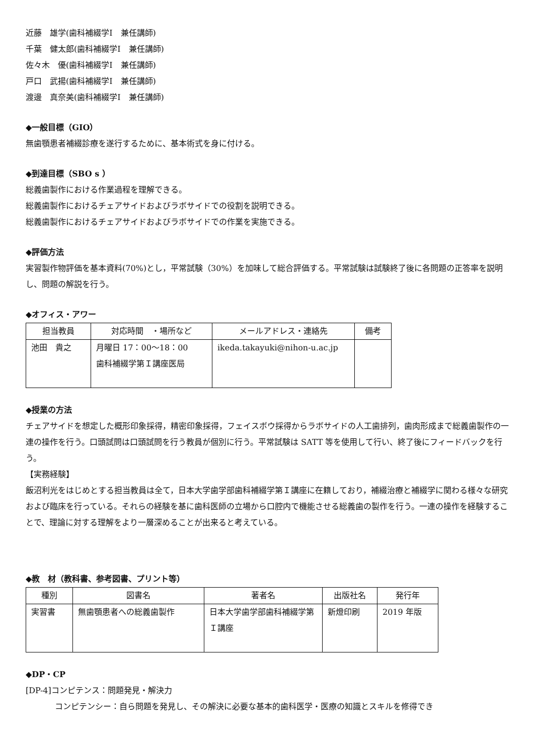近藤　雄学(歯科補綴学Ⅰ　兼任講師)
千葉　健太郎(歯科補綴学Ⅰ　兼任講師)
佐々木　優(歯科補綴学Ⅰ　兼任講師)
戸口　武揚(歯科補綴学Ⅰ　兼任講師)
渡邊　真奈美(歯科補綴学Ⅰ　兼任講師)
◆一般目標（GIO）
無歯顎患者補綴診療を遂行するために、基本術式を身に付ける。
◆到達目標（SBO s ）
総義歯製作における作業過程を理解できる。
総義歯製作におけるチェアサイドおよびラボサイドでの役割を説明できる。
総義歯製作におけるチェアサイドおよびラボサイドでの作業を実施できる。
◆評価方法
実習製作物評価を基本資料(70%)とし，平常試験（30%）を加味して総合評価する。平常試験は試験終了後に各問題の正答率を説明し、問題の解説を行う。
◆オフィス・アワー
| 担当教員 | 対応時間 ・場所など | メールアドレス・連絡先 | 備考 |
| --- | --- | --- | --- |
| 池田 貴之 | 月曜日 17：00〜18：00 歯科補綴学第Ｉ講座医局 | ikeda.takayuki@nihon-u.ac.jp | |
◆授業の方法
チェアサイドを想定した概形印象採得，精密印象採得，フェイスボウ採得からラボサイドの人工歯排列，歯肉形成まで総義歯製作の一連の操作を行う。口頭試問は口頭試問を行う教員が個別に行う。平常試験は SATT 等を使用して行い、終了後にフィードバックを行う。
【実務経験】
飯沼利光をはじめとする担当教員は全て，日本大学歯学部歯科補綴学第Ｉ講座に在籍しており，補綴治療と補綴学に関わる様々な研究および臨床を行っている。それらの経験を基に歯科医師の立場から口腔内で機能させる総義歯の製作を行う。一連の操作を経験することで、理論に対する理解をより一層深めることが出来ると考えている。
◆教　材（教科書、参考図書、プリント等）
| 種別 | 図書名 | 著者名 | 出版社名 | 発行年 |
| --- | --- | --- | --- | --- |
| 実習書 | 無歯顎患者への総義歯製作 | 日本大学歯学部歯科補綴学第Ｉ講座 | 新燈印刷 | 2019 年版 |
◆DP・CP
[DP-4]コンピテンス：問題発見・解決力
コンピテンシー：自ら問題を発見し、その解決に必要な基本的歯科医学・医療の知識とスキルを修得でき